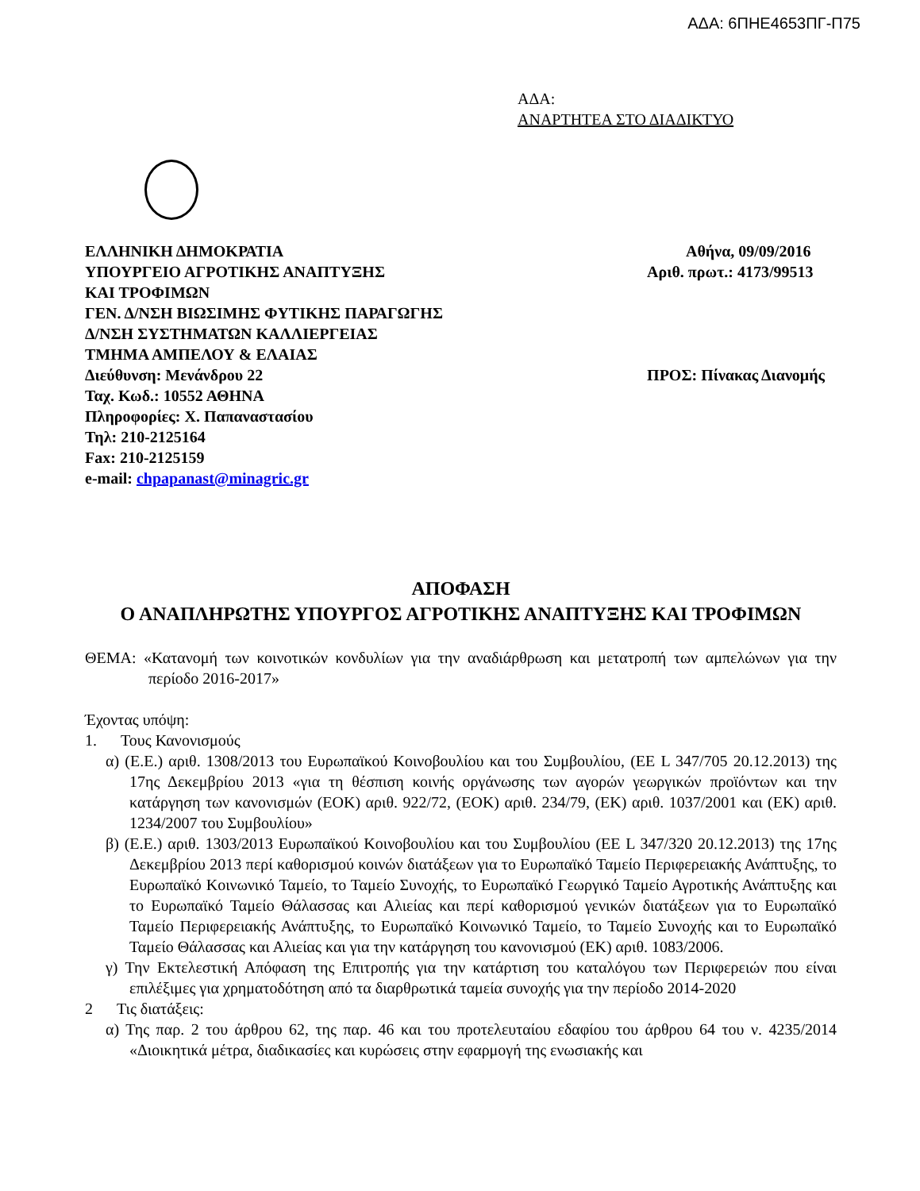ΑΔΑ: 6ΠΗΕ4653ΠΓ-Π75
ΑΔΑ:
ΑΝΑΡΤΗΤΕΑ ΣΤΟ ΔΙΑΔΙΚΤΥΟ
ΕΛΛΗΝΙΚΗ ΔΗΜΟΚΡΑΤΙΑ
ΥΠΟΥΡΓΕΙΟ ΑΓΡΟΤΙΚΗΣ ΑΝΑΠΤΥΞΗΣ
ΚΑΙ ΤΡΟΦΙΜΩΝ
ΓΕΝ. Δ/ΝΣΗ ΒΙΩΣΙΜΗΣ ΦΥΤΙΚΗΣ ΠΑΡΑΓΩΓΗΣ
Δ/ΝΣΗ ΣΥΣΤΗΜΑΤΩΝ ΚΑΛΛΙΕΡΓΕΙΑΣ
ΤΜΗΜΑ ΑΜΠΕΛΟΥ & ΕΛΑΙΑΣ
Διεύθυνση: Μενάνδρου 22
Ταχ. Κωδ.: 10552 ΑΘΗΝΑ
Πληροφορίες: Χ. Παπαναστασίου
Τηλ: 210-2125164
Fax: 210-2125159
e-mail: chpapanast@minagric.gr
Αθήνα, 09/09/2016
Αριθ. πρωτ.: 4173/99513
ΠΡΟΣ: Πίνακας Διανομής
ΑΠΟΦΑΣΗ
Ο ΑΝΑΠΛΗΡΩΤΗΣ ΥΠΟΥΡΓΟΣ ΑΓΡΟΤΙΚΗΣ ΑΝΑΠΤΥΞΗΣ ΚΑΙ ΤΡΟΦΙΜΩΝ
ΘΕΜΑ: «Κατανομή των κοινοτικών κονδυλίων για την αναδιάρθρωση και μετατροπή των αμπελώνων για την περίοδο 2016-2017»
Έχοντας υπόψη:
1. Τους Κανονισμούς
α) (Ε.Ε.) αριθ. 1308/2013 του Ευρωπαϊκού Κοινοβουλίου και του Συμβουλίου, (ΕΕ L 347/705 20.12.2013) της 17ης Δεκεμβρίου 2013 «για τη θέσπιση κοινής οργάνωσης των αγορών γεωργικών προϊόντων και την κατάργηση των κανονισμών (ΕΟΚ) αριθ. 922/72, (ΕΟΚ) αριθ. 234/79, (ΕΚ) αριθ. 1037/2001 και (ΕΚ) αριθ. 1234/2007 του Συμβουλίου»
β) (Ε.Ε.) αριθ. 1303/2013 Ευρωπαϊκού Κοινοβουλίου και του Συμβουλίου (ΕΕ L 347/320 20.12.2013) της 17ης Δεκεμβρίου 2013 περί καθορισμού κοινών διατάξεων για το Ευρωπαϊκό Ταμείο Περιφερειακής Ανάπτυξης, το Ευρωπαϊκό Κοινωνικό Ταμείο, το Ταμείο Συνοχής, το Ευρωπαϊκό Γεωργικό Ταμείο Αγροτικής Ανάπτυξης και το Ευρωπαϊκό Ταμείο Θάλασσας και Αλιείας και περί καθορισμού γενικών διατάξεων για το Ευρωπαϊκό Ταμείο Περιφερειακής Ανάπτυξης, το Ευρωπαϊκό Κοινωνικό Ταμείο, το Ταμείο Συνοχής και το Ευρωπαϊκό Ταμείο Θάλασσας και Αλιείας και για την κατάργηση του κανονισμού (ΕΚ) αριθ. 1083/2006.
γ) Την Εκτελεστική Απόφαση της Επιτροπής για την κατάρτιση του καταλόγου των Περιφερειών που είναι επιλέξιμες για χρηματοδότηση από τα διαρθρωτικά ταμεία συνοχής για την περίοδο 2014-2020
2 Τις διατάξεις:
α) Της παρ. 2 του άρθρου 62, της παρ. 46 και του προτελευταίου εδαφίου του άρθρου 64 του ν. 4235/2014 «Διοικητικά μέτρα, διαδικασίες και κυρώσεις στην εφαρμογή της ενωσιακής και